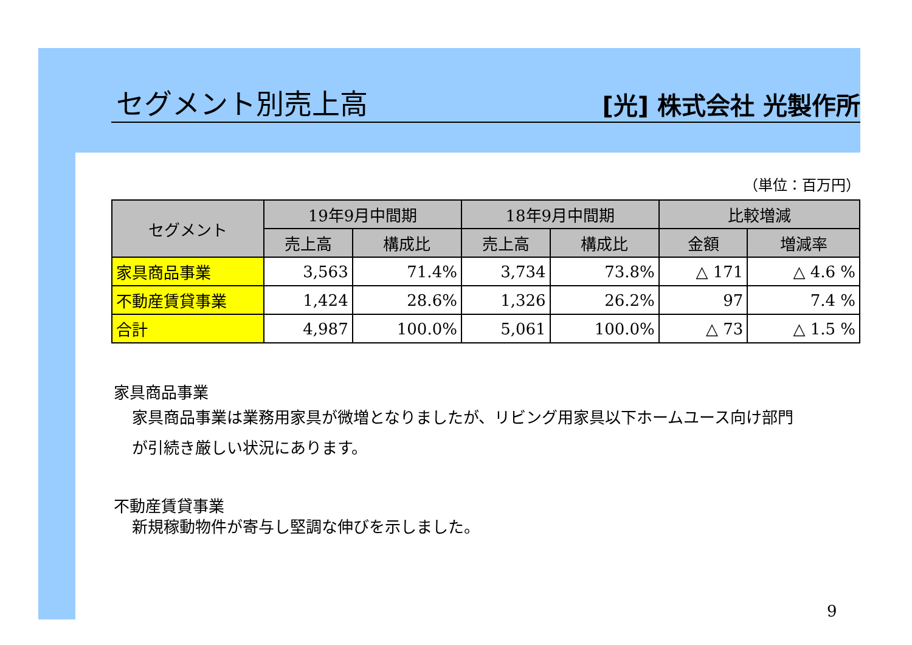セグメント別売上高
[光] 株式会社 光製作所
（単位：百万円）
| セグメント | 19年9月中間期 | | 18年9月中間期 | | 比較増減 | |
| --- | --- | --- | --- | --- | --- | --- |
| | 売上高 | 構成比 | 売上高 | 構成比 | 金額 | 増減率 |
| 家具商品事業 | 3,563 | 71.4% | 3,734 | 73.8% | △ 171 | △ 4.6 % |
| 不動産賃貸事業 | 1,424 | 28.6% | 1,326 | 26.2% | 97 | 7.4 % |
| 合計 | 4,987 | 100.0% | 5,061 | 100.0% | △ 73 | △ 1.5 % |
家具商品事業
家具商品事業は業務用家具が微増となりましたが、リビング用家具以下ホームユース向け部門
が引続き厳しい状況にあります。
不動産賃貸事業
新規稼動物件が寄与し堅調な伸びを示しました。
9